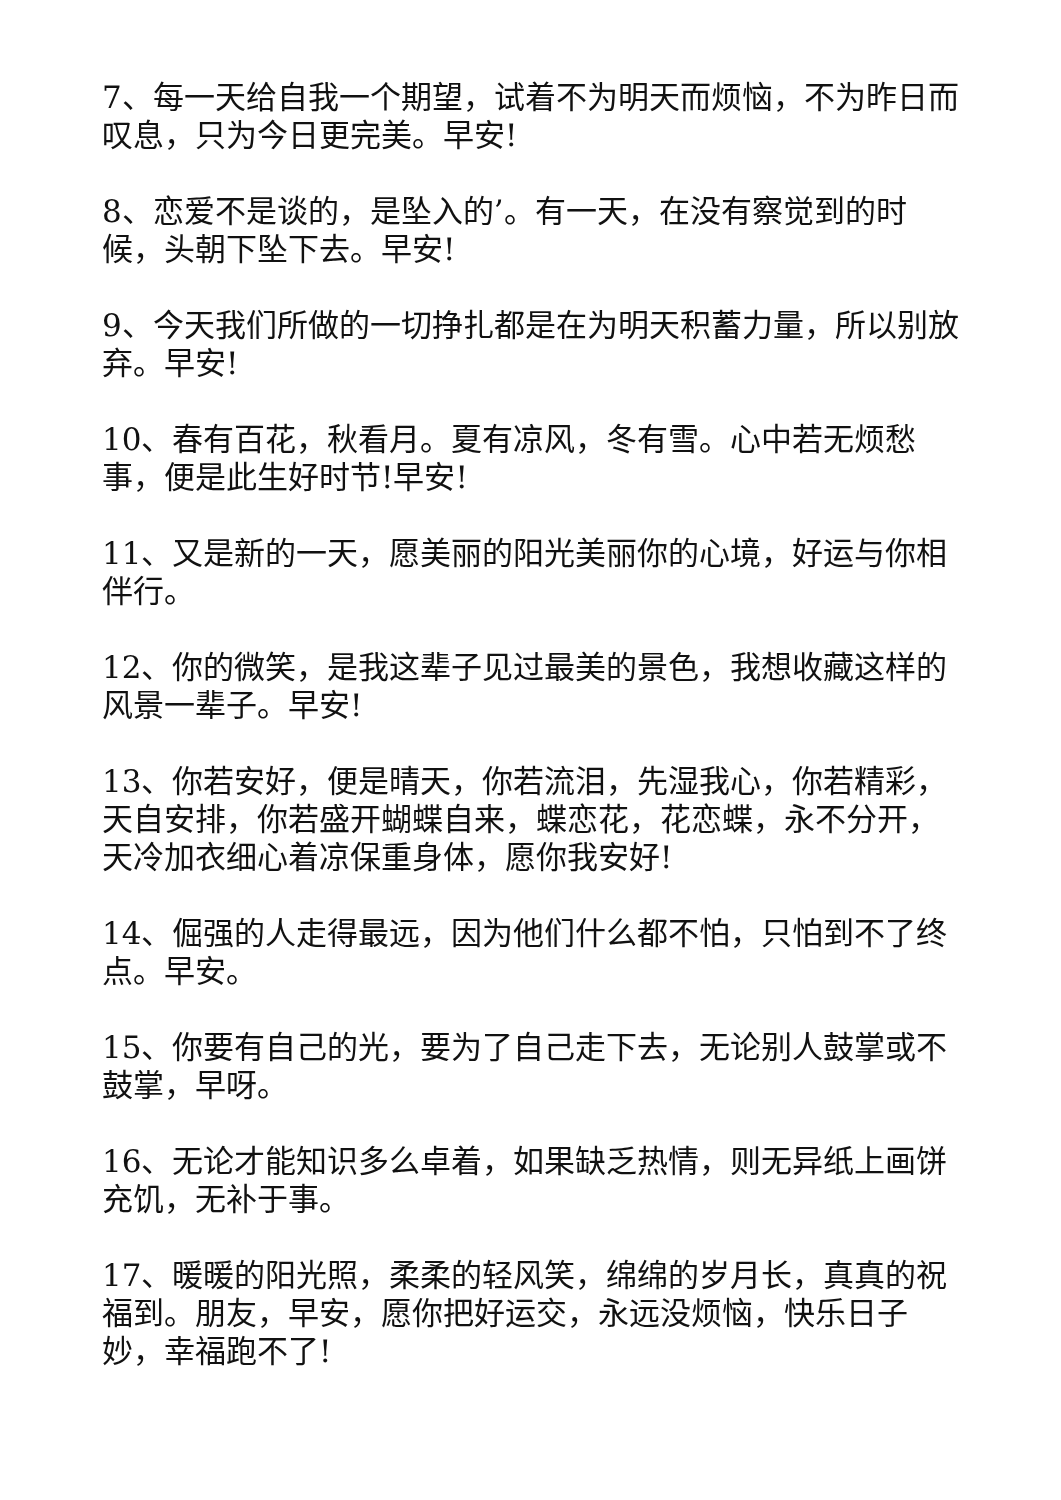7、每一天给自我一个期望，试着不为明天而烦恼，不为昨日而叹息，只为今日更完美。早安!
8、恋爱不是谈的，是坠入的’。有一天，在没有察觉到的时候，头朝下坠下去。早安!
9、今天我们所做的一切挣扎都是在为明天积蓄力量，所以别放弃。早安!
10、春有百花，秋看月。夏有凉风，冬有雪。心中若无烦愁事，便是此生好时节!早安!
11、又是新的一天，愿美丽的阳光美丽你的心境，好运与你相伴行。
12、你的微笑，是我这辈子见过最美的景色，我想收藏这样的风景一辈子。早安!
13、你若安好，便是晴天，你若流泪，先湿我心，你若精彩，天自安排，你若盛开蝴蝶自来，蝶恋花，花恋蝶，永不分开，天冷加衣细心着凉保重身体，愿你我安好!
14、倔强的人走得最远，因为他们什么都不怕，只怕到不了终点。早安。
15、你要有自己的光，要为了自己走下去，无论别人鼓掌或不鼓掌，早呀。
16、无论才能知识多么卓着，如果缺乏热情，则无异纸上画饼充饥，无补于事。
17、暖暖的阳光照，柔柔的轻风笑，绵绵的岁月长，真真的祝福到。朋友，早安，愿你把好运交，永远没烦恼，快乐日子妙，幸福跑不了!